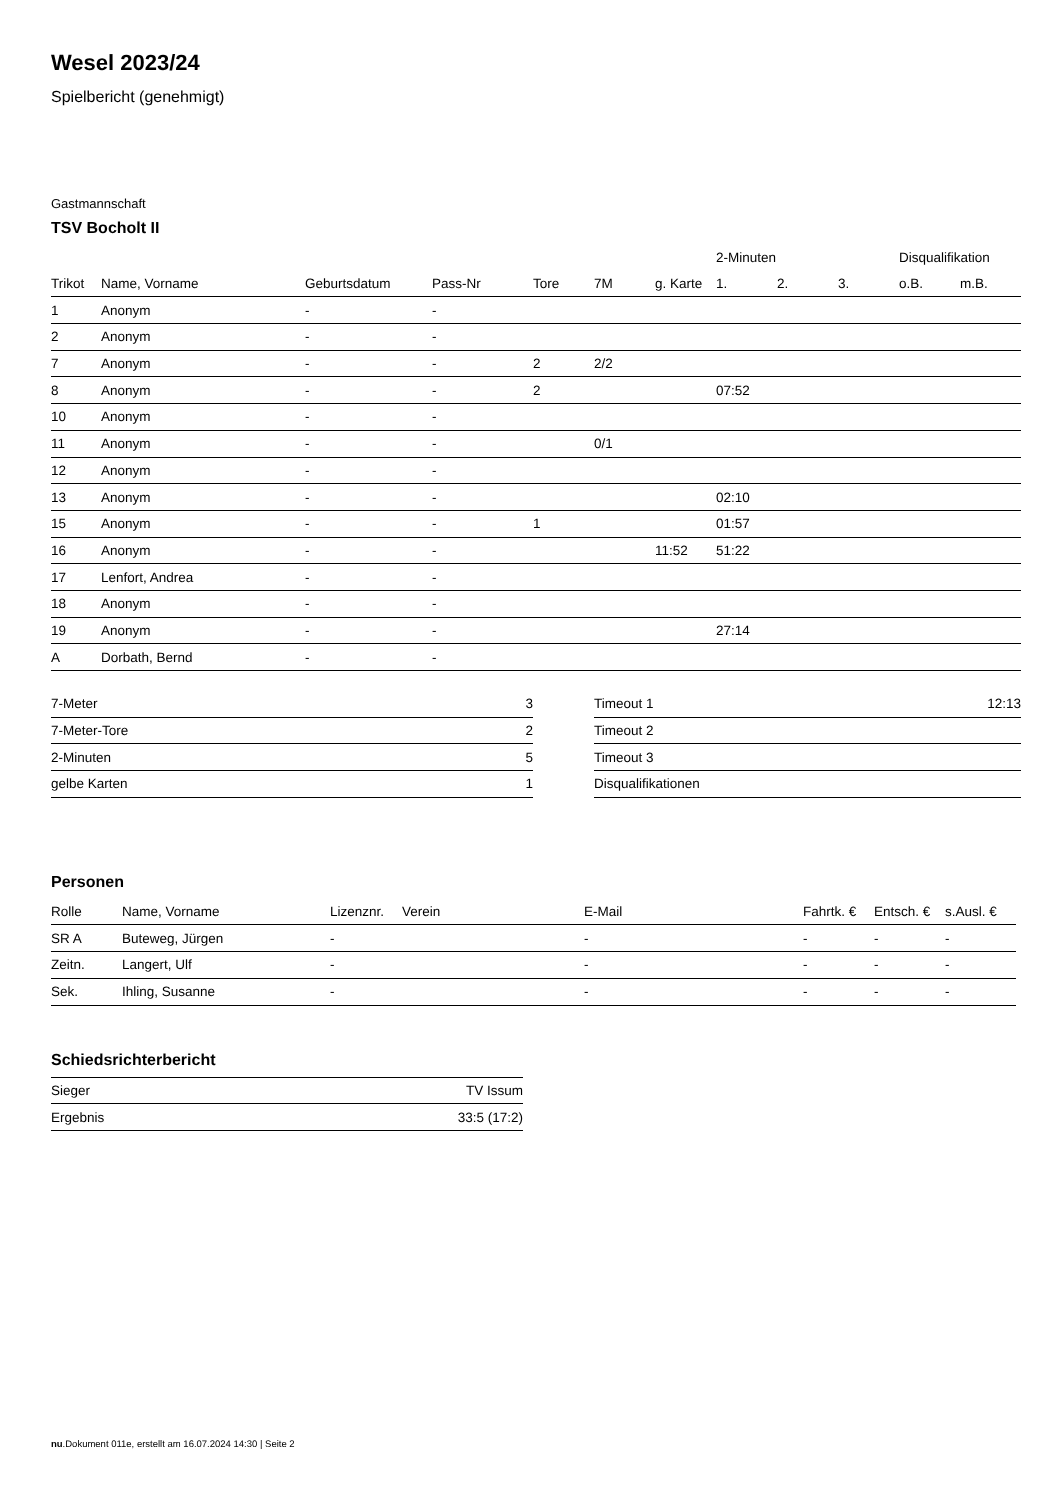Wesel 2023/24
Spielbericht (genehmigt)
Gastmannschaft
TSV Bocholt II
| | | | | | | | 2-Minuten | | | Disqualifikation | |
| --- | --- | --- | --- | --- | --- | --- | --- | --- | --- | --- | --- |
| Trikot | Name, Vorname | Geburtsdatum | Pass-Nr | Tore | 7M | g. Karte | 1. | 2. | 3. | o.B. | m.B. |
| 1 | Anonym | - | - | | | | | | | | |
| 2 | Anonym | - | - | | | | | | | | |
| 7 | Anonym | - | - | 2 | 2/2 | | | | | | |
| 8 | Anonym | - | - | 2 | | | 07:52 | | | | |
| 10 | Anonym | - | - | | | | | | | | |
| 11 | Anonym | - | - | | 0/1 | | | | | | |
| 12 | Anonym | - | - | | | | | | | | |
| 13 | Anonym | - | - | | | | 02:10 | | | | |
| 15 | Anonym | - | - | 1 | | | 01:57 | | | | |
| 16 | Anonym | - | - | | | 11:52 | 51:22 | | | | |
| 17 | Lenfort, Andrea | - | - | | | | | | | | |
| 18 | Anonym | - | - | | | | | | | | |
| 19 | Anonym | - | - | | | | 27:14 | | | | |
| A | Dorbath, Bernd | - | - | | | | | | | | |
| 7-Meter | 3 |
| 7-Meter-Tore | 2 |
| 2-Minuten | 5 |
| gelbe Karten | 1 |
| Timeout 1 | 12:13 |
| Timeout 2 | |
| Timeout 3 | |
| Disqualifikationen | |
Personen
| Rolle | Name, Vorname | Lizenznr. | Verein | E-Mail | Fahrtk. € | Entsch. € | s.Ausl. € |
| --- | --- | --- | --- | --- | --- | --- | --- |
| SR A | Buteweg, Jürgen | - | | - | - | - | - |
| Zeitn. | Langert, Ulf | - | | - | - | - | - |
| Sek. | Ihling, Susanne | - | | - | - | - | - |
Schiedsrichterbericht
| Sieger | TV Issum |
| Ergebnis | 33:5 (17:2) |
nu.Dokument 011e, erstellt am 16.07.2024 14:30 | Seite 2